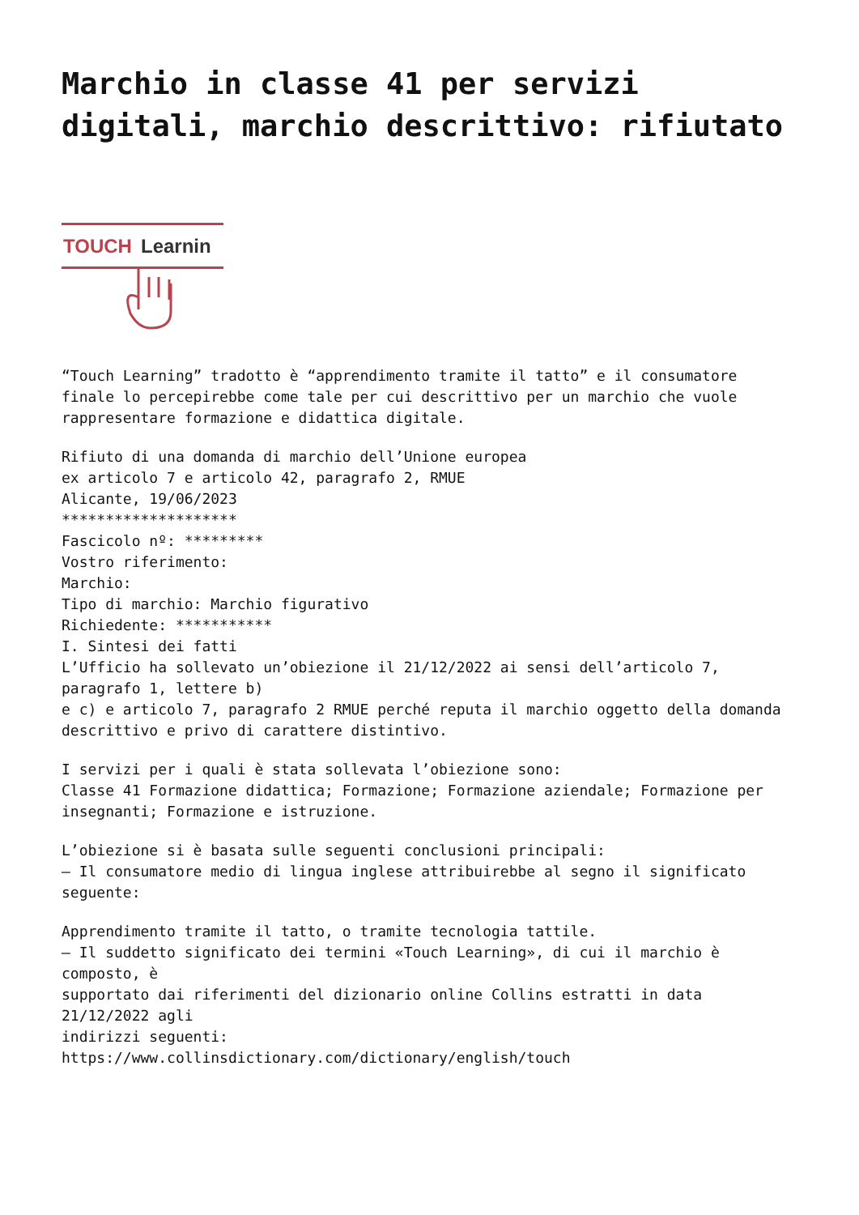Marchio in classe 41 per servizi digitali, marchio descrittivo: rifiutato
TOUCH
Learnin
“Touch Learning” tradotto è “apprendimento tramite il tatto” e il consumatore finale lo percepirebbe come tale per cui descrittivo per un marchio che vuole rappresentare formazione e didattica digitale.
Rifiuto di una domanda di marchio dell’Unione europea ex articolo 7 e articolo 42, paragrafo 2, RMUE Alicante, 19/06/2023 ******************** Fascicolo nº: ********* Vostro riferimento: Marchio: Tipo di marchio: Marchio figurativo Richiedente: *********** I. Sintesi dei fatti L’Ufficio ha sollevato un’obiezione il 21/12/2022 ai sensi dell’articolo 7, paragrafo 1, lettere b) e c) e articolo 7, paragrafo 2 RMUE perché reputa il marchio oggetto della domanda descrittivo e privo di carattere distintivo.
I servizi per i quali è stata sollevata l’obiezione sono: Classe 41 Formazione didattica; Formazione; Formazione aziendale; Formazione per insegnanti; Formazione e istruzione.
L’obiezione si è basata sulle seguenti conclusioni principali: – Il consumatore medio di lingua inglese attribuirebbe al segno il significato seguente:
Apprendimento tramite il tatto, o tramite tecnologia tattile. – Il suddetto significato dei termini «Touch Learning», di cui il marchio è composto, è supportato dai riferimenti del dizionario online Collins estratti in data 21/12/2022 agli indirizzi seguenti: https://www.collinsdictionary.com/dictionary/english/touch